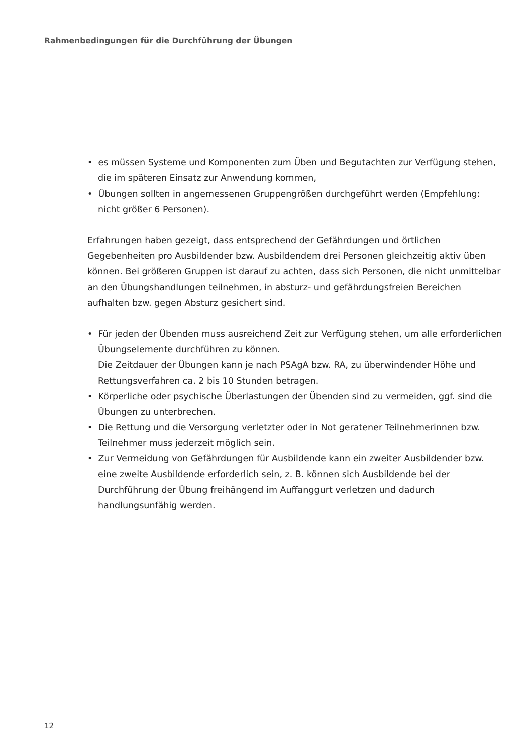Rahmenbedingungen für die Durchführung der Übungen
• es müssen Systeme und Komponenten zum Üben und Begutachten zur Verfügung stehen, die im späteren Einsatz zur Anwendung kommen,
• Übungen sollten in angemessenen Gruppengrößen durchgeführt werden (Empfehlung: nicht größer 6 Personen).
Erfahrungen haben gezeigt, dass entsprechend der Gefährdungen und örtlichen Gegebenheiten pro Ausbildender bzw. Ausbildendem drei Personen gleichzeitig aktiv üben können. Bei größeren Gruppen ist darauf zu achten, dass sich Personen, die nicht unmittelbar an den Übungshandlungen teilnehmen, in absturz- und gefährdungsfreien Bereichen aufhalten bzw. gegen Absturz gesichert sind.
• Für jeden der Übenden muss ausreichend Zeit zur Verfügung stehen, um alle erforderlichen Übungselemente durchführen zu können.
Die Zeitdauer der Übungen kann je nach PSAgA bzw. RA, zu überwindender Höhe und Rettungsverfahren ca. 2 bis 10 Stunden betragen.
• Körperliche oder psychische Überlastungen der Übenden sind zu vermeiden, ggf. sind die Übungen zu unterbrechen.
• Die Rettung und die Versorgung verletzter oder in Not geratener Teilnehmerinnen bzw. Teilnehmer muss jederzeit möglich sein.
• Zur Vermeidung von Gefährdungen für Ausbildende kann ein zweiter Ausbildender bzw. eine zweite Ausbildende erforderlich sein, z. B. können sich Ausbildende bei der Durchführung der Übung freihängend im Auffanggurt verletzen und dadurch handlungsunfähig werden.
12